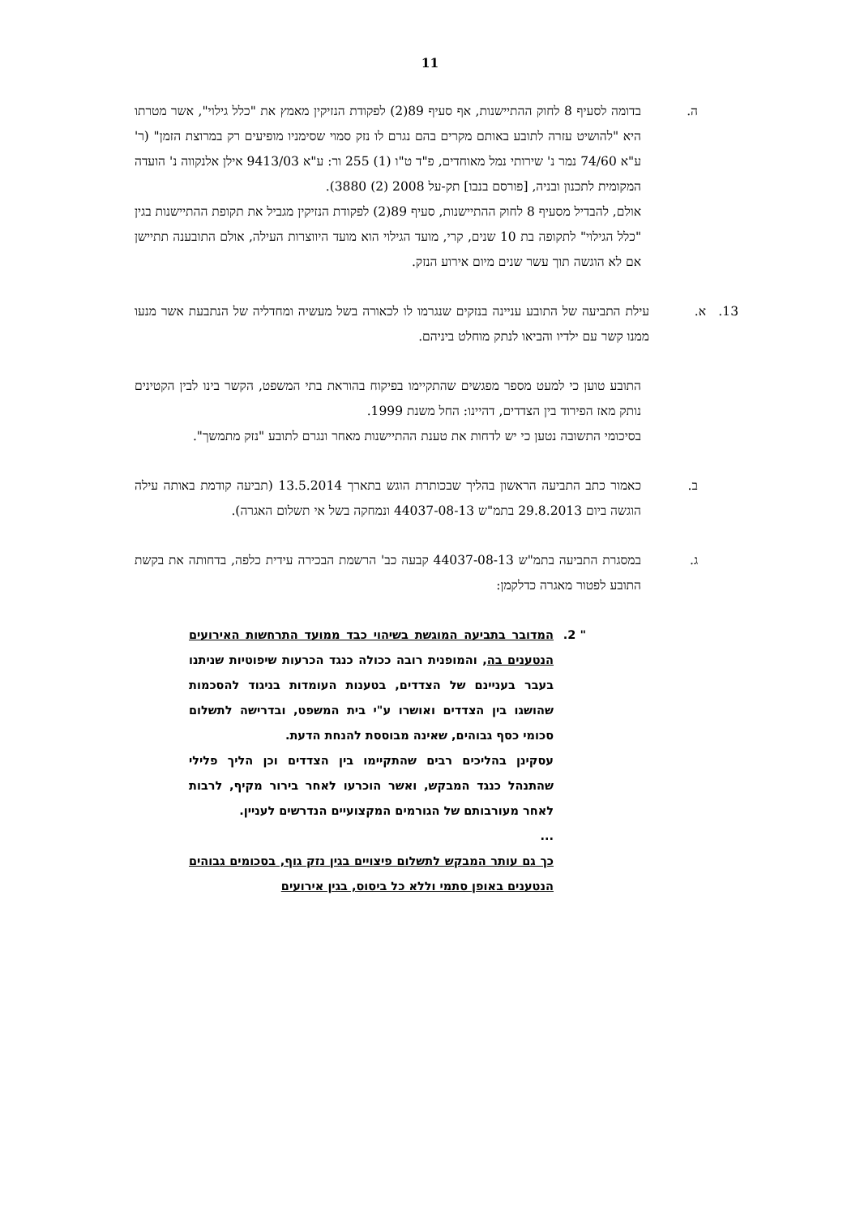11
ה. בדומה לסעיף 8 לחוק ההתיישנות, אף סעיף 89(2) לפקודת הנזיקין מאמץ את "כלל גילוי", אשר מטרתו היא "להושיט עזרה לתובע באותם מקרים בהם נגרם לו נזק סמוי שסימניו מופיעים רק במרוצת הזמן" (ר' ע"א 74/60 נמר נ' שירותי נמל מאוחדים, פ"ד ט"ו (1) 255 ור: ע"א 9413/03 אילן אלנקווה נ' הועדה המקומית לתכנון ובניה, [פורסם בנבו] תק-על 2008 (2) 3880).
אולם, להבדיל מסעיף 8 לחוק ההתיישנות, סעיף 89(2) לפקודת הנזיקין מגביל את תקופת ההתיישנות בגין "כלל הגילוי" לתקופה בת 10 שנים, קרי, מועד הגילוי הוא מועד היווצרות העילה, אולם התובענה תתיישן אם לא הוגשה תוך עשר שנים מיום אירוע הנזק.
13. א. עילת התביעה של התובע עניינה בנזקים שנגרמו לו לכאורה בשל מעשיה ומחדליה של הנתבעת אשר מנעו ממנו קשר עם ילדיו והביאו לנתק מוחלט ביניהם.
התובע טוען כי למעט מספר מפגשים שהתקיימו בפיקוח בהוראת בתי המשפט, הקשר בינו לבין הקטינים נותק מאז הפירוד בין הצדדים, דהיינו: החל משנת 1999.
בסיכומי התשובה נטען כי יש לדחות את טענת ההתיישנות מאחר ונגרם לתובע "נזק מתמשך".
ב. כאמור כתב התביעה הראשון בהליך שבכותרת הוגש בתארך 13.5.2014 (תביעה קודמת באותה עילה הוגשה ביום 29.8.2013 בתמ"ש 44037-08-13 ונמחקה בשל אי תשלום האגרה).
ג. במסגרת התביעה בתמ"ש 44037-08-13 קבעה כב' הרשמת הבכירה עידית כלפה, בדחותה את בקשת התובע לפטור מאגרה כדלקמן:
" 2. המדובר בתביעה המוגשת בשיהוי כבד ממועד התרחשות האירועים הנטענים בה, והמופנית רובה ככולה כנגד הכרעות שיפוטיות שניתנו בעבר בעניינם של הצדדים, בטענות העומדות בניגוד להסכמות שהושגו בין הצדדים ואושרו ע"י בית המשפט, ובדרישה לתשלום סכומי כסף גבוהים, שאינה מבוססת להנחת הדעת.
עסקינן בהליכים רבים שהתקיימו בין הצדדים וכן הליך פלילי שהתנהל כנגד המבקש, ואשר הוכרעו לאחר בירור מקיף, לרבות לאחר מעורבותם של הגורמים המקצועיים הנדרשים לעניין.
...
כך גם עותר המבקש לתשלום פיצויים בגין נזק גוף, בסכומים גבוהים הנטענים באופן סתמי וללא כל ביסוס, בגין אירועים